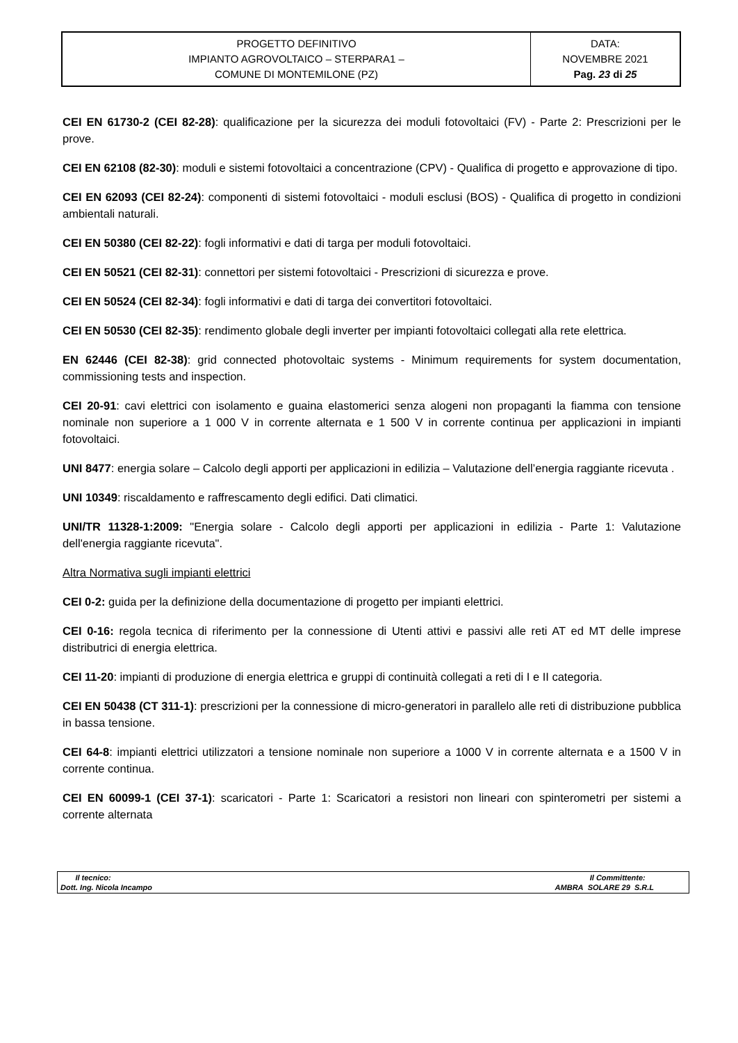| PROGETTO DEFINITIVO IMPIANTO AGROVOLTAICO – STERPARA1 – COMUNE DI MONTEMILONE (PZ) | DATA: NOVEMBRE 2021 Pag. 23 di 25 |
CEI EN 61730-2 (CEI 82-28): qualificazione per la sicurezza dei moduli fotovoltaici (FV) - Parte 2: Prescrizioni per le prove.
CEI EN 62108 (82-30): moduli e sistemi fotovoltaici a concentrazione (CPV) - Qualifica di progetto e approvazione di tipo.
CEI EN 62093 (CEI 82-24): componenti di sistemi fotovoltaici - moduli esclusi (BOS) - Qualifica di progetto in condizioni ambientali naturali.
CEI EN 50380 (CEI 82-22): fogli informativi e dati di targa per moduli fotovoltaici.
CEI EN 50521 (CEI 82-31): connettori per sistemi fotovoltaici - Prescrizioni di sicurezza e prove.
CEI EN 50524 (CEI 82-34): fogli informativi e dati di targa dei convertitori fotovoltaici.
CEI EN 50530 (CEI 82-35): rendimento globale degli inverter per impianti fotovoltaici collegati alla rete elettrica.
EN 62446 (CEI 82-38): grid connected photovoltaic systems - Minimum requirements for system documentation, commissioning tests and inspection.
CEI 20-91: cavi elettrici con isolamento e guaina elastomerici senza alogeni non propaganti la fiamma con tensione nominale non superiore a 1 000 V in corrente alternata e 1 500 V in corrente continua per applicazioni in impianti fotovoltaici.
UNI 8477: energia solare – Calcolo degli apporti per applicazioni in edilizia – Valutazione dell’energia raggiante ricevuta .
UNI 10349: riscaldamento e raffrescamento degli edifici. Dati climatici.
UNI/TR 11328-1:2009: "Energia solare - Calcolo degli apporti per applicazioni in edilizia - Parte 1: Valutazione dell'energia raggiante ricevuta".
Altra Normativa sugli impianti elettrici
CEI 0-2: guida per la definizione della documentazione di progetto per impianti elettrici.
CEI 0-16: regola tecnica di riferimento per la connessione di Utenti attivi e passivi alle reti AT ed MT delle imprese distributrici di energia elettrica.
CEI 11-20: impianti di produzione di energia elettrica e gruppi di continuità collegati a reti di I e II categoria.
CEI EN 50438 (CT 311-1): prescrizioni per la connessione di micro-generatori in parallelo alle reti di distribuzione pubblica in bassa tensione.
CEI 64-8: impianti elettrici utilizzatori a tensione nominale non superiore a 1000 V in corrente alternata e a 1500 V in corrente continua.
CEI EN 60099-1 (CEI 37-1): scaricatori - Parte 1: Scaricatori a resistori non lineari con spinterometri per sistemi a corrente alternata
| Il tecnico: Dott. Ing. Nicola Incampo | Il Committente: AMBRA SOLARE 29 S.R.L |